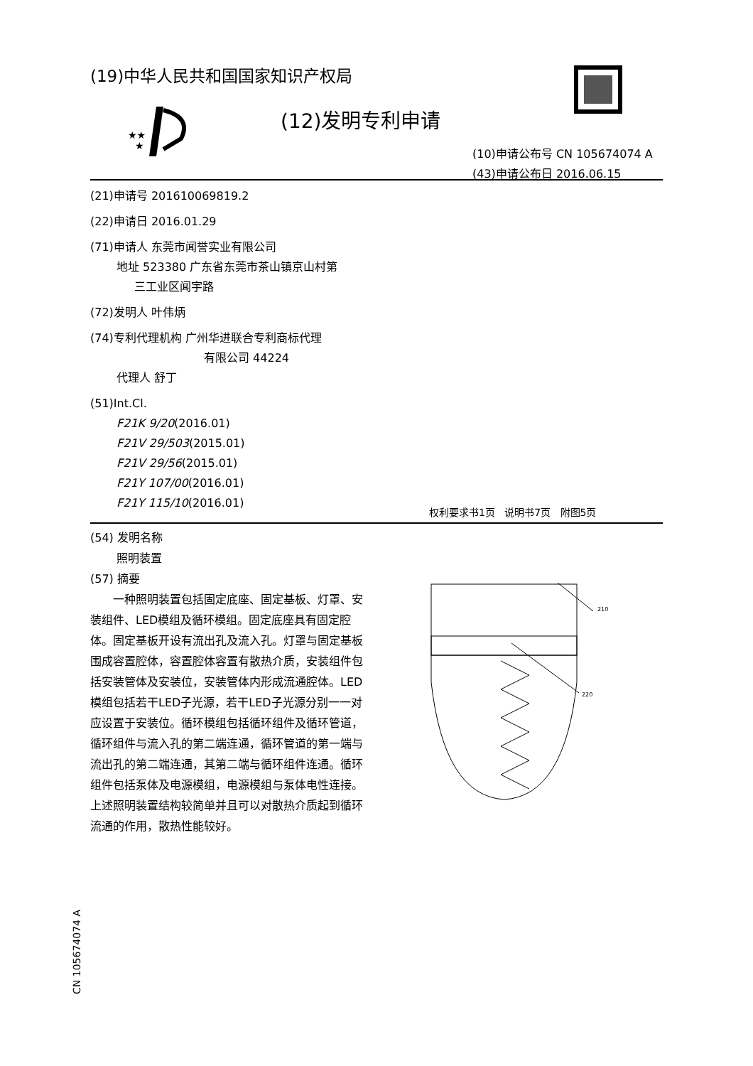(19)中华人民共和国国家知识产权局
★★
★
(12)发明专利申请
(10)申请公布号 CN 105674074 A
(43)申请公布日 2016.06.15
(21)申请号 201610069819.2
(22)申请日 2016.01.29
(71)申请人 东莞市闻誉实业有限公司
地址 523380 广东省东莞市茶山镇京山村第
三工业区闻宇路
(72)发明人 叶伟炳
(74)专利代理机构 广州华进联合专利商标代理
有限公司 44224
代理人 舒丁
(51)Int.Cl.
F21K 9/20(2016.01)
F21V 29/503(2015.01)
F21V 29/56(2015.01)
F21Y 107/00(2016.01)
F21Y 115/10(2016.01)
权利要求书1页 说明书7页 附图5页
(54) 发明名称
照明装置
(57) 摘要
一种照明装置包括固定底座、固定基板、灯罩、安装组件、LED模组及循环模组。固定底座具有固定腔体。固定基板开设有流出孔及流入孔。灯罩与固定基板围成容置腔体，容置腔体容置有散热介质，安装组件包括安装管体及安装位，安装管体内形成流通腔体。LED模组包括若干LED子光源，若干LED子光源分别一一对应设置于安装位。循环模组包括循环组件及循环管道，循环组件与流入孔的第二端连通，循环管道的第一端与流出孔的第二端连通，其第二端与循环组件连通。循环组件包括泵体及电源模组，电源模组与泵体电性连接。上述照明装置结构较简单并且可以对散热介质起到循环流通的作用，散热性能较好。
210
220
CN 105674074 A